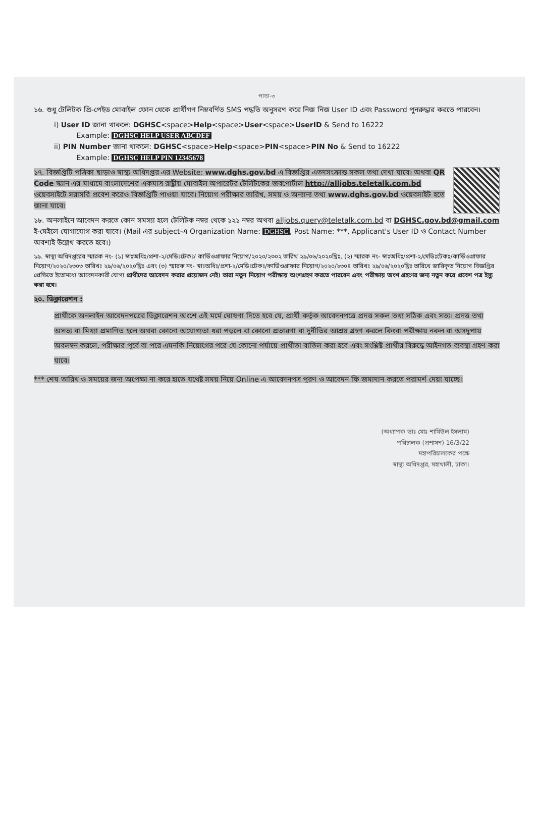পাতা-৩
১৬. শুধু টেলিটক প্রি-পেইড মোবাইল ফোন থেকে প্রার্থীগণ নিম্নবর্ণিত SMS পদ্ধতি অনুসরণ করে নিজ নিজ User ID এবং Password পুনরুদ্ধার করতে পারবেন।
i) User ID জানা থাকলে: DGHSC<space>Help<space>User<space>UserID & Send to 16222
Example: DGHSC HELP USER ABCDEF
ii) PIN Number জানা থাকলে: DGHSC<space>Help<space>PIN<space>PIN No & Send to 16222
Example: DGHSC HELP PIN 12345678
১৭. বিজ্ঞপ্তিটি পত্রিকা ছাড়াও স্বাস্থ্য অধিদপ্তর এর Website: www.dghs.gov.bd এ বিজ্ঞপ্তির এতদসংক্রান্ত সকল তথ্য দেখা যাবে। অথবা QR Code স্ক্যান এর মাধ্যমে বাংলাদেশের একমাত্র রাষ্ট্রীয় মোবাইল অপারেটর টেলিটকের জবপোর্টাল http://alljobs.teletalk.com.bd ওয়েবসাইটে সরাসরি প্রবেশ করেও বিজ্ঞপ্তিটি পাওয়া যাবে। নিয়োগ পরীক্ষার তারিখ, সময় ও অন্যান্য তথ্য www.dghs.gov.bd ওয়েবসাইট হতে জানা যাবে।
১৮. অনলাইনে আবেদন করতে কোন সমস্যা হলে টেলিটক নম্বর থেকে ১২১ নম্বর অথবা alljobs.query@teletalk.com.bd বা DGHSC.gov.bd@gmail.com ই-মেইলে যোগাযোগ করা যাবে। (Mail এর subject-এ Organization Name: DGHSC, Post Name: ***, Applicant's User ID ও Contact Number অবশ্যই উল্লেখ করতে হবে।)
১৯. স্বাস্থ্য অধিদপ্তরের স্মারক নং- (১) স্বাঃঅধিঃ/প্রশা-২/মেডিঃটেকঃ/ কার্ডিওগ্রাফার নিয়োগ/২০২০/২৩০২ তারিখ ২৯/০৬/২০২০খ্রিঃ, (২) স্মারক নং- স্বাঃঅধিঃ/প্রশা-২/মেডিঃটেকঃ/কার্ডিওগ্রাফার নিয়োগ/২০২০/২৩০৩ তারিখঃ ২৯/০৬/২০২০খ্রিঃ এবং (৩) স্মারক নং- স্বাঃঅধিঃ/প্রশা-২/মেডিঃটেকঃ/কার্ডিওগ্রাফার নিয়োগ/২০২০/২৩০৪ তারিখঃ ২৯/০৬/২০২০খ্রিঃ তারিখে জারিকৃত নিয়োগ বিজ্ঞপ্তির প্রেক্ষিতে ইতোমধ্যে আবেদনকারী যোগ্য প্রার্থীদের আবেদন করার প্রয়োজন নেই। তারা নতুন নিয়োগ পরীক্ষায় অংশগ্রহণ করতে পারবেন এবং পরীক্ষায় অংশ গ্রহণের জন্য নতুন করে প্রবেশ পত্র ইস্যু করা হবে।
২০. ডিক্লারেশন :
প্রার্থীকে অনলাইন আবেদনপত্রের ডিক্লারেশন অংশে এই মর্মে ঘোষণা দিতে হবে যে, প্রার্থী কর্তৃক আবেদনপত্রে প্রদত্ত সকল তথ্য সঠিক এবং সত্য। প্রদত্ত তথ্য অসত্য বা মিথ্যা প্রমাণিত হলে অথবা কোনো অযোগ্যতা ধরা পড়লে বা কোনো প্রতারণা বা দুর্নীতির আশ্রয় গ্রহণ করলে কিংবা পরীক্ষায় নকল বা অসদুপায় অবলম্বন করলে, পরীক্ষার পূর্বে বা পরে এমনকি নিয়োগের পরে যে কোনো পর্যায়ে প্রার্থীতা বাতিল করা হবে এবং সংশ্লিষ্ট প্রার্থীর বিরুদ্ধে আইনগত ব্যবস্থা গ্রহণ করা যাবে।
*** শেষ তারিখ ও সময়ের জন্য অপেক্ষা না করে হাতে যথেষ্ট সময় নিয়ে Online এ আবেদনপত্র পূরণ ও আবেদন ফি জমাদান করতে পরামর্শ দেয়া যাচ্ছে।
(অধ্যাপক ডাঃ মোঃ শামিউল ইসলাম)
পরিচালক (প্রশাসন) 16/3/22
মহাপরিচালকের পক্ষে
স্বাস্থ্য অধিদপ্তর, মহাখালী, ঢাকা।